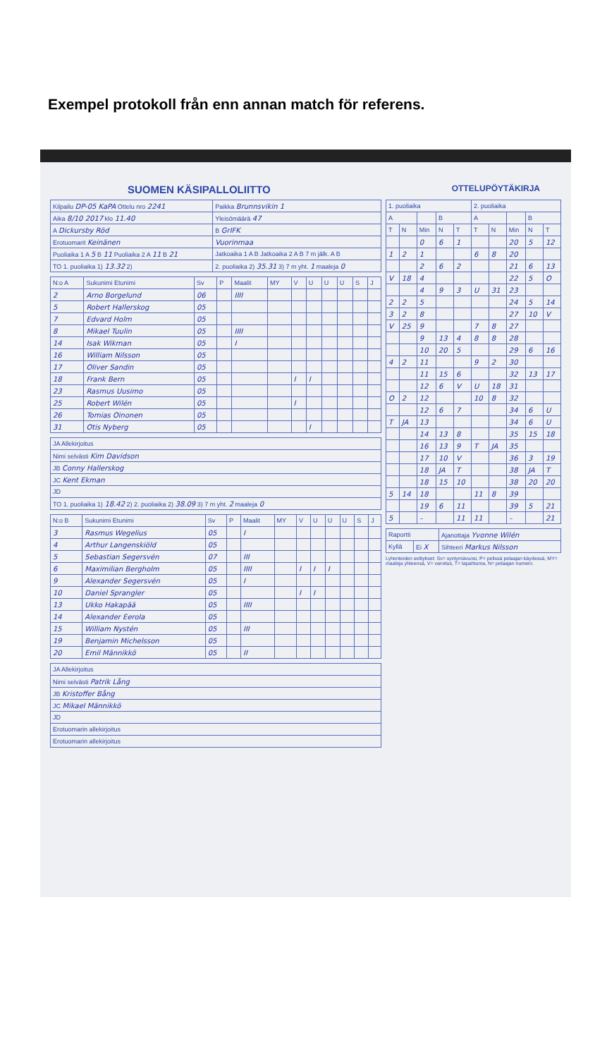Exempel protokoll från enn annan match för referens.
SUOMEN KÄSIPALLOLIITTO OTTELUPÖYTÄKIRJA
| Kilpailu DP-05 KaPA Ottelu nro 2241 | Paikka Brunnsvikin 1 |
| Aika 8/10 2017 klo 11.40 | Yleisömäärä 47 |
| A Dickursby Röd | B GrIFK |
| Erotuomarit Keinänen | Vuorinmaa |
| Puoliaika 1 A 5 B 11 Puoliaika 2 A 11 B 21 | Jatkoaika 1 A B Jatkoaika 2 A B 7 m jälk. A B |
| TO 1. puoliaika 1) 13.32 2) | 2. puoliaika 2) 35.31 3) 7 m yht. 1 maaleja 0 |
| N:o A | Sukunimi Etunimi | Sv | P | Maalit | MY | V | U | U | U | S | J |
| --- | --- | --- | --- | --- | --- | --- | --- | --- | --- | --- | --- |
| 2 | Arno Borgelund | 06 | | IIII | | | | | | | |
| 5 | Robert Hallerskog | 05 | | | | | | | | | |
| 7 | Edvard Holm | 05 | | | | | | | | | |
| 8 | Mikael Tuulin | 05 | | IIII | | | | | | | |
| 14 | Isak Wikman | 05 | | I | | | | | | | |
| 16 | William Nilsson | 05 | | | | | | | | | |
| 17 | Oliver Sandin | 05 | | | | | | | | | |
| 18 | Frank Bern | 05 | | | | I | I | | | | |
| 23 | Rasmus Uusimo | 05 | | | | | | | | | |
| 25 | Robert Wilén | 05 | | | | I | | | | | |
| 26 | Tomias Oinonen | 05 | | | | | | | | | |
| 31 | Otis Nyberg | 05 | | | | | I | | | | |
| JA Allekirjoitus |
| Nimi selvästi Kim Davidson |
| JB Conny Hallerskog |
| JC Kent Ekman |
| JD |
| TO 1. puoliaika 1) 18.42 2) 2. puoliaika 2) 38.09 3) 7 m yht. 2 maaleja 0 |
| N:o B | Sukunimi Etunimi | Sv | P | Maalit | MY | V | U | U | U | S | J |
| --- | --- | --- | --- | --- | --- | --- | --- | --- | --- | --- | --- |
| 3 | Rasmus Wegelius | 05 | | I | | | | | | | |
| 4 | Arthur Langenskiöld | 05 | | | | | | | | | |
| 5 | Sebastian Segersvén | 07 | | III | | | | | | | |
| 6 | Maximilian Bergholm | 05 | | IIII | | I | I | I | | | |
| 9 | Alexander Segersvén | 05 | | I | | | | | | | |
| 10 | Daniel Sprangler | 05 | | | | I | I | | | | |
| 13 | Ukko Hakapää | 05 | | IIII | | | | | | | |
| 14 | Alexander Eerola | 05 | | | | | | | | | |
| 15 | William Nystén | 05 | | III | | | | | | | |
| 19 | Benjamin Michelsson | 05 | | | | | | | | | |
| 20 | Emil Männikkö | 05 | | II | | | | | | | |
| JA Allekirjoitus |
| Nimi selvästi Patrik Lång |
| JB Kristoffer Bång |
| JC Mikael Männikkö |
| JD |
| Erotuomarin allekirjoitus |
| Erotuomarin allekirjoitus |
| 1. puoliaika | | | | | 2. puoliaika | | | | |
| --- | --- | --- | --- | --- | --- | --- | --- | --- | --- |
| A | | | B | | A | | | B | |
| T | N | Min | N | T | T | N | Min | N | T |
| | | 0 | 6 | 1 | | | 20 | 5 | 12 |
| 1 | 2 | 1 | | | 6 | 8 | 20 | | |
| | | 2 | 6 | 2 | | | 21 | 6 | 13 |
| V | 18 | 4 | | | | | 22 | 5 | O |
| | | 4 | 9 | 3 | U | 31 | 23 | | |
| 2 | 2 | 5 | | | | | 24 | 5 | 14 |
| 3 | 2 | 8 | | | | | 27 | 10 | V |
| V | 25 | 9 | | | 7 | 8 | 27 | | |
| | | 9 | 13 | 4 | 8 | 8 | 28 | | |
| | | 10 | 20 | 5 | | | 29 | 6 | 16 |
| 4 | 2 | 11 | | | 9 | 2 | 30 | | |
| | | 11 | 15 | 6 | | | 32 | 13 | 17 |
| | | 12 | 6 | V | U | 18 | 31 | | |
| O | 2 | 12 | | | 10 | 8 | 32 | | |
| | | 12 | 6 | 7 | | | 34 | 6 | U |
| T | JA | 13 | | | | | 34 | 6 | U |
| | | 14 | 13 | 8 | | | 35 | 15 | 18 |
| | | 16 | 13 | 9 | T | JA | 35 | | |
| | | 17 | 10 | V | | | 36 | 3 | 19 |
| | | 18 | JA | T | | | 38 | JA | T |
| | | 18 | 15 | 10 | | | 38 | 20 | 20 |
| 5 | 14 | 18 | | | 11 | 8 | 39 | | |
| | | 19 | 6 | 11 | | | 39 | 5 | 21 |
| 5 | | – | | 11 | 11 | | – | | 21 |
| Raportti | | Ajanottaja Yvonne Wilén |
| Kyllä | Ei X | Sihteeri Markus Nilsson |
Lyhenteiden selitykset: Sv= syntymävuosi, P= pelissä pelaajan käydessä, MY= maaleja yhteensä, V= varoitus, T= tapahtuma, N= pelaajan numero.